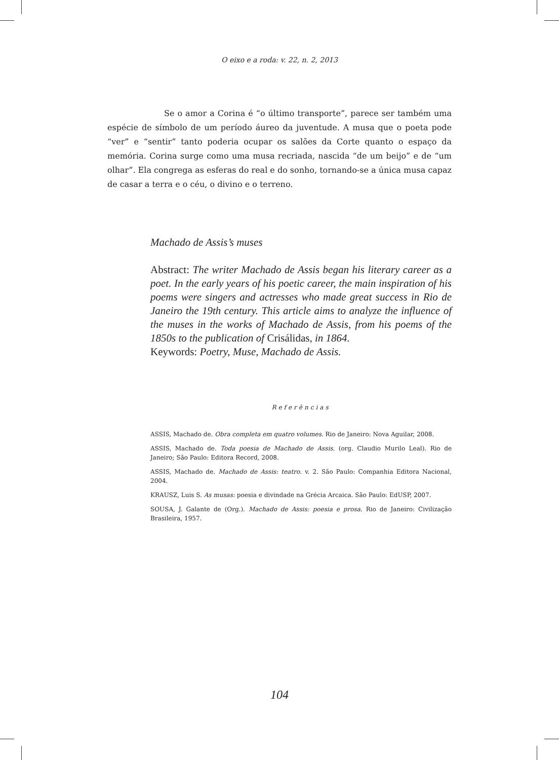O eixo e a roda: v. 22, n. 2, 2013
Se o amor a Corina é “o último transporte”, parece ser também uma espécie de símbolo de um período áureo da juventude. A musa que o poeta pode “ver” e “sentir” tanto poderia ocupar os salões da Corte quanto o espaço da memória. Corina surge como uma musa recriada, nascida “de um beijo” e de “um olhar”. Ela congrega as esferas do real e do sonho, tornando-se a única musa capaz de casar a terra e o céu, o divino e o terreno.
Machado de Assis’s muses
Abstract: The writer Machado de Assis began his literary career as a poet. In the early years of his poetic career, the main inspiration of his poems were singers and actresses who made great success in Rio de Janeiro the 19th century. This article aims to analyze the influence of the muses in the works of Machado de Assis, from his poems of the 1850s to the publication of Crisálidas, in 1864.
Keywords: Poetry, Muse, Machado de Assis.
Referências
ASSIS, Machado de. Obra completa em quatro volumes. Rio de Janeiro: Nova Aguilar, 2008.
ASSIS, Machado de. Toda poesia de Machado de Assis. (org. Claudio Murilo Leal). Rio de Janeiro; São Paulo: Editora Record, 2008.
ASSIS, Machado de. Machado de Assis: teatro. v. 2. São Paulo: Companhia Editora Nacional, 2004.
KRAUSZ, Luis S. As musas: poesia e divindade na Grécia Arcaica. São Paulo: EdUSP, 2007.
SOUSA, J. Galante de (Org.). Machado de Assis: poesia e prosa. Rio de Janeiro: Civilização Brasileira, 1957.
104